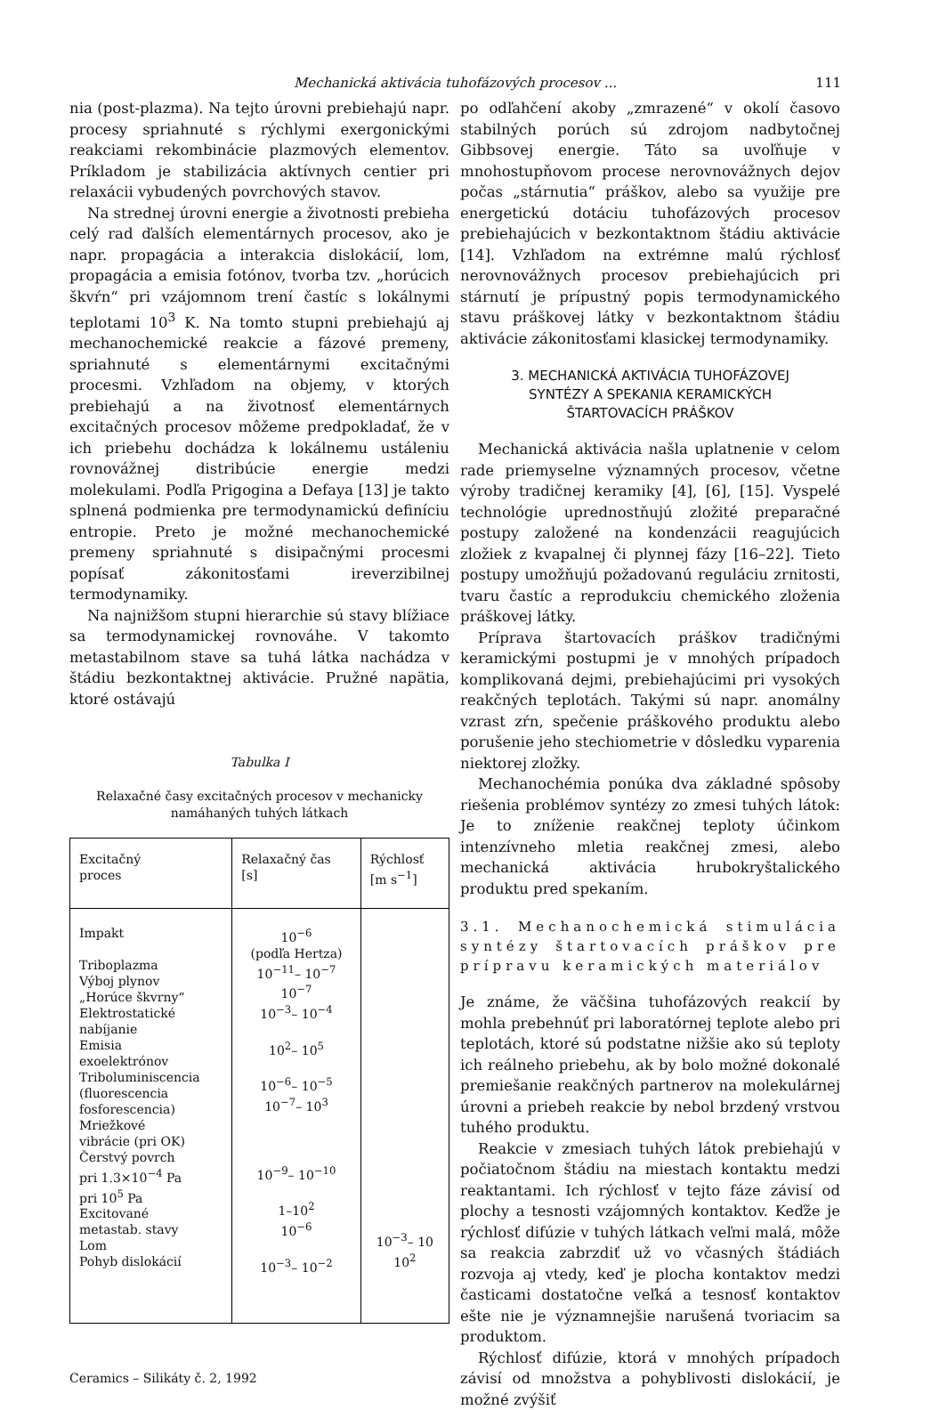Mechanická aktivácia tuhofázových procesov ... 111
nia (post-plazma). Na tejto úrovni prebiehajú napr. procesy spriahnuté s rýchlymi exergonickými reakciami rekombinácie plazmových elementov. Príkladom je stabilizácia aktívnych centier pri relaxácii vybudených povrchových stavov.
Na strednej úrovni energie a životnosti prebieha celý rad ďalších elementárnych procesov, ako je napr. propagácia a interakcia dislokácií, lom, propagácia a emisia fotónov, tvorba tzv. „horúcich škvŕn“ pri vzájomnom trení častíc s lokálnymi teplotami 10<sup>3</sup> K. Na tomto stupni prebiehajú aj mechanochemické reakcie a fázové premeny, spriahnuté s elementárnymi excitačnými procesmi. Vzhľadom na objemy, v ktorých prebiehajú a na životnosť elementárnych excitačných procesov môžeme predpokladať, že v ich priebehu dochádza k lokálnemu ustáleniu rovnovážnej distribúcie energie medzi molekulami. Podľa Prigogina a Defaya [13] je takto splnená podmienka pre termodynamickú definíciu entropie. Preto je možné mechanochemické premeny spriahnuté s disipačnými procesmi popísať zákonitosťami ireverzibilnej termodynamiky.
Na najnižšom stupni hierarchie sú stavy blížiace sa termodynamickej rovnováhe. V takomto metastabilnom stave sa tuhá látka nachádza v štádiu bezkontaktnej aktivácie. Pružné napätia, ktoré ostávajú
Tabulka I
Relaxačné časy excitačných procesov v mechanicky namáhaných tuhých látkach
| Excitačný proces | Relaxačný čas [s] | Rýchlosť [m s<sup>−1</sup>] |
| --- | --- | --- |
| Impakt Triboplazma Výboj plynov „Horúce škvrny“ Elektrostatické nabíjanie Emisia exoelektrónov Triboluminiscencia (fluorescencia fosforescencia) Mriežkové vibrácie (pri OK) Čerstvý povrch pri 1.3×10<sup>−4</sup> Pa pri 10<sup>5</sup> Pa Excitované metastab. stavy Lom Pohyb dislokácií | 10<sup>−6</sup> (podľa Hertza) 10<sup>−11</sup>– 10<sup>−7</sup> 10<sup>−7</sup> 10<sup>−3</sup>– 10<sup>−4</sup> 10<sup>2</sup>– 10<sup>5</sup> 10<sup>−6</sup>– 10<sup>−5</sup> 10<sup>−7</sup>– 10<sup>3</sup> 10<sup>−9</sup>– 10<sup>−10</sup> 1–10<sup>2</sup> 10<sup>−6</sup> 10<sup>−3</sup>– 10<sup>−2</sup> | 10<sup>−3</sup>– 10 10<sup>2</sup> |
Ceramics – Silikáty č. 2, 1992
po odľahčení akoby „zmrazené“ v okolí časovo stabilných porúch sú zdrojom nadbytočnej Gibbsovej energie. Táto sa uvoľňuje v mnohostupňovom procese nerovnovážnych dejov počas „stárnutia“ práškov, alebo sa využije pre energetickú dotáciu tuhofázových procesov prebiehajúcich v bezkontaktnom štádiu aktivácie [14]. Vzhľadom na extrémne malú rýchlosť nerovnovážnych procesov prebiehajúcich pri stárnutí je prípustný popis termodynamického stavu práškovej látky v bezkontaktnom štádiu aktivácie zákonitosťami klasickej termodynamiky.
3. MECHANICKÁ AKTIVÁCIA TUHOFÁZOVEJ
SYNTÉZY A SPEKANIA KERAMICKÝCH
ŠTARTOVACÍCH PRÁŠKOV
Mechanická aktivácia našla uplatnenie v celom rade priemyselne významných procesov, včetne výroby tradičnej keramiky [4], [6], [15]. Vyspelé technológie uprednostňujú zložité preparačné postupy založené na kondenzácii reagujúcich zložiek z kvapalnej či plynnej fázy [16–22]. Tieto postupy umožňujú požadovanú reguláciu zrnitosti, tvaru častíc a reprodukciu chemického zloženia práškovej látky.
Príprava štartovacích práškov tradičnými keramickými postupmi je v mnohých prípadoch komplikovaná dejmi, prebiehajúcimi pri vysokých reakčných teplotách. Takými sú napr. anomálny vzrast zŕn, spečenie práškového produktu alebo porušenie jeho stechiometrie v dôsledku vyparenia niektorej zložky.
Mechanochémia ponúka dva základné spôsoby riešenia problémov syntézy zo zmesi tuhých látok: Je to zníženie reakčnej teploty účinkom intenzívneho mletia reakčnej zmesi, alebo mechanická aktivácia hrubokryštalického produktu pred spekaním.
3.1. Mechanochemická stimulácia syntézy štartovacích práškov pre prípravu keramických materiálov
Je známe, že väčšina tuhofázových reakcií by mohla prebehnúť pri laboratórnej teplote alebo pri teplotách, ktoré sú podstatne nižšie ako sú teploty ich reálneho priebehu, ak by bolo možné dokonalé premiešanie reakčných partnerov na molekulárnej úrovni a priebeh reakcie by nebol brzdený vrstvou tuhého produktu.
Reakcie v zmesiach tuhých látok prebiehajú v počiatočnom štádiu na miestach kontaktu medzi reaktantami. Ich rýchlosť v tejto fáze závisí od plochy a tesnosti vzájomných kontaktov. Keďže je rýchlosť difúzie v tuhých látkach veľmi malá, môže sa reakcia zabrzdiť už vo včasných štádiách rozvoja aj vtedy, keď je plocha kontaktov medzi časticami dostatočne veľká a tesnosť kontaktov ešte nie je významnejšie narušená tvoriacim sa produktom.
Rýchlosť difúzie, ktorá v mnohých prípadoch závisí od množstva a pohyblivosti dislokácií, je možné zvýšiť